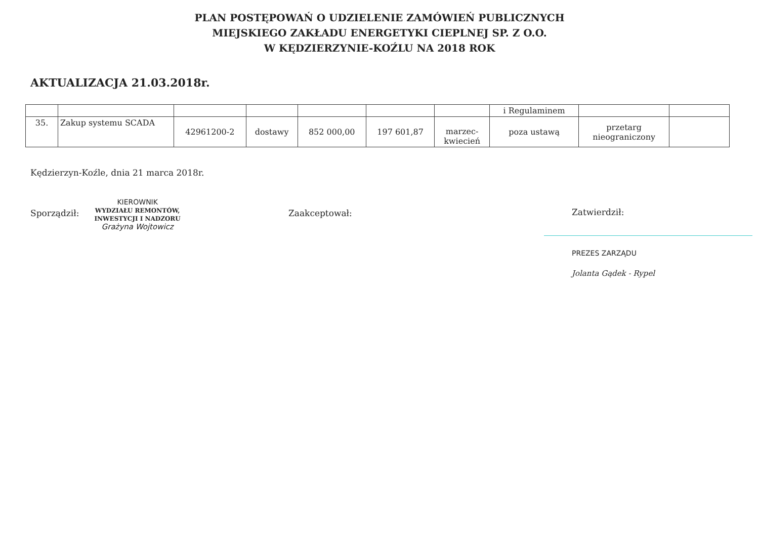PLAN POSTĘPOWAŃ O UDZIELENIE ZAMÓWIEŃ PUBLICZNYCH
MIEJSKIEGO ZAKŁADU ENERGETYKI CIEPLNEJ SP. Z O.O.
W KĘDZIERZYNIE-KOŹLU NA 2018 ROK
AKTUALIZACJA 21.03.2018r.
| | | | | | | | i Regulaminem | | |
| 35. | Zakup systemu SCADA | 42961200-2 | dostawy | 852 000,00 | 197 601,87 | marzec- kwiecień | poza ustawą | przetarg nieograniczony | |
Kędzierzyn-Koźle, dnia 21 marca 2018r.
Sporządził:
KIEROWNIK
WYDZIAŁU REMONTÓW,
INWESTYCJI I NADZORU
Grażyna Wojtowicz
Zaakceptował: Zatwierdził:
PREZES ZARZĄDU
Jolanta Gądek - Rypel